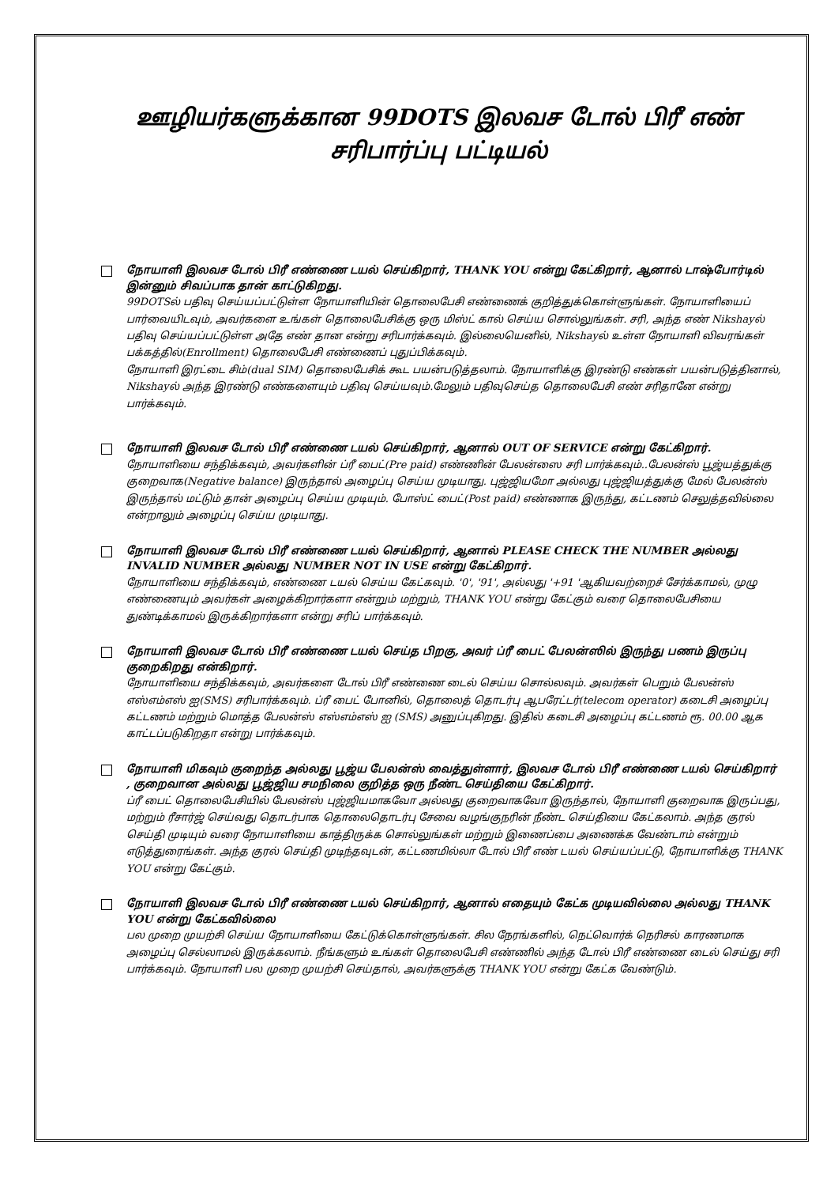ஊழியர்களுக்கான 99DOTS இலவச டோல் பிரீ எண்
சரிபார்ப்பு பட்டியல்
நோயாளி இலவச டோல் பிரீ எண்ணை டயல் செய்கிறார், THANK YOU என்று கேட்கிறார், ஆனால் டாஷ்போர்டில் இன்னும் சிவப்பாக தான் காட்டுகிறது.
99DOTSல் பதிவு செய்யப்பட்டுள்ள நோயாளியின் தொலைபேசி எண்ணைக் குறித்துக்கொள்ளுங்கள். நோயாளியைப் பார்வையிடவும், அவர்களை உங்கள் தொலைபேசிக்கு ஒரு மிஸ்ட் கால் செய்ய சொல்லுங்கள். சரி, அந்த எண் Nikshayல் பதிவு செய்யப்பட்டுள்ள அதே எண் தான என்று சரிபார்க்கவும். இல்லையெனில், Nikshayல் உள்ள நோயாளி விவரங்கள் பக்கத்தில்(Enrollment) தொலைபேசி எண்ணைப் புதுப்பிக்கவும்.
நோயாளி இரட்டை சிம்(dual SIM) தொலைபேசிக் கூட பயன்படுத்தலாம். நோயாளிக்கு இரண்டு எண்கள் பயன்படுத்தினால், Nikshayல் அந்த இரண்டு எண்களையும் பதிவு செய்யவும்.மேலும் பதிவுசெய்த தொலைபேசி எண் சரிதானே என்று பார்க்கவும்.
நோயாளி இலவச டோல் பிரீ எண்ணை டயல் செய்கிறார், ஆனால் OUT OF SERVICE என்று கேட்கிறார்.
நோயாளியை சந்திக்கவும், அவர்களின் ப்ரீ பைட்(Pre paid) எண்ணின் பேலன்ஸை சரி பார்க்கவும்..பேலன்ஸ் பூஜ்யத்துக்கு குறைவாக(Negative balance) இருந்தால் அழைப்பு செய்ய முடியாது. புஜ்ஜியமோ அல்லது புஜ்ஜியத்துக்கு மேல் பேலன்ஸ் இருந்தால் மட்டும் தான் அழைப்பு செய்ய முடியும். போஸ்ட் பைட்(Post paid) எண்ணாக இருந்து, கட்டணம் செலுத்தவில்லை என்றாலும் அழைப்பு செய்ய முடியாது.
நோயாளி இலவச டோல் பிரீ எண்ணை டயல் செய்கிறார், ஆனால் PLEASE CHECK THE NUMBER அல்லது INVALID NUMBER அல்லது NUMBER NOT IN USE என்று கேட்கிறார்.
நோயாளியை சந்திக்கவும், எண்ணை டயல் செய்ய கேட்கவும். '0', '91', அல்லது '+91 'ஆகியவற்றைச் சேர்க்காமல், முழு எண்ணையும் அவர்கள் அழைக்கிறார்களா என்றும் மற்றும், THANK YOU என்று கேட்கும் வரை தொலைபேசியை துண்டிக்காமல் இருக்கிறார்களா என்று சரிப் பார்க்கவும்.
நோயாளி இலவச டோல் பிரீ எண்ணை டயல் செய்த பிறகு, அவர் ப்ரீ பைட் பேலன்ஸில் இருந்து பணம் இருப்பு குறைகிறது என்கிறார்.
நோயாளியை சந்திக்கவும், அவர்களை டோல் பிரீ எண்ணை டைல் செய்ய சொல்லவும். அவர்கள் பெறும் பேலன்ஸ் எஸ்எம்எஸ் ஐ(SMS) சரிபார்க்கவும். ப்ரீ பைட் போனில், தொலைத் தொடர்பு ஆபரேட்டர்(telecom operator) கடைசி அழைப்பு கட்டணம் மற்றும் மொத்த பேலன்ஸ் எஸ்எம்எஸ் ஐ (SMS) அனுப்புகிறது. இதில் கடைசி அழைப்பு கட்டணம் ரூ. 00.00 ஆக காட்டப்படுகிறதா என்று பார்க்கவும்.
நோயாளி மிகவும் குறைந்த அல்லது பூஜ்ய பேலன்ஸ் வைத்துள்ளார், இலவச டோல் பிரீ எண்ணை டயல் செய்கிறார் , குறைவான அல்லது பூஜ்ஜிய சமநிலை குறித்த ஒரு நீண்ட செய்தியை கேட்கிறார்.
ப்ரீ பைட் தொலைபேசியில் பேலன்ஸ் புஜ்ஜியமாகவோ அல்லது குறைவாகவோ இருந்தால், நோயாளி குறைவாக இருப்பது, மற்றும் ரீசார்ஜ் செய்வது தொடர்பாக தொலைதொடர்பு சேவை வழங்குநரின் நீண்ட செய்தியை கேட்கலாம். அந்த குரல் செய்தி முடியும் வரை நோயாளியை காத்திருக்க சொல்லுங்கள் மற்றும் இணைப்பை அணைக்க வேண்டாம் என்றும் எடுத்துரைங்கள். அந்த குரல் செய்தி முடிந்தவுடன், கட்டணமில்லா டோல் பிரீ எண் டயல் செய்யப்பட்டு, நோயாளிக்கு THANK YOU என்று கேட்கும்.
நோயாளி இலவச டோல் பிரீ எண்ணை டயல் செய்கிறார், ஆனால் எதையும் கேட்க முடியவில்லை அல்லது THANK YOU என்று கேட்கவில்லை
பல முறை முயற்சி செய்ய நோயாளியை கேட்டுக்கொள்ளுங்கள். சில நேரங்களில், நெட்வொர்க் நெரிசல் காரணமாக அழைப்பு செல்லாமல் இருக்கலாம். நீங்களும் உங்கள் தொலைபேசி எண்ணில் அந்த டோல் பிரீ எண்ணை டைல் செய்து சரி பார்க்கவும். நோயாளி பல முறை முயற்சி செய்தால், அவர்களுக்கு THANK YOU என்று கேட்க வேண்டும்.